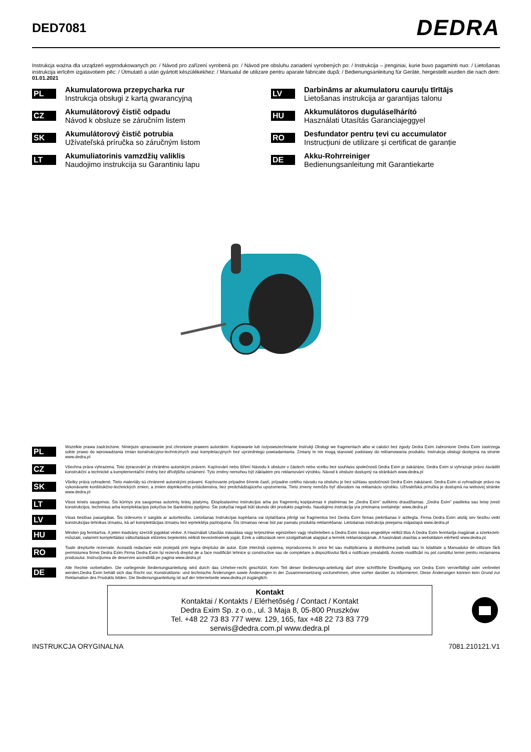DED7081
DEDRA
Instrukcja ważna dla urządzeń wyprodukowanych po: / Návod pro zařízení vyrobená po: / Návod pre obsluhu zariadení vyrobených po: / Instrukcija – įrenginiai, kurie buvo pagaminti nuo: / Lietošanas instrukcija ierīcēm izgatavotiem pēc: / Útmutató a után gyártott készülékekhez: / Manualul de utilizare pentru aparate fabricate după: / Bedienungsanleitung für Geräte, hergestellt wurden die nach dem: 01.01.2021
PL
Akumulatorowa przepycharka rur
Instrukcja obsługi z kartą gwarancyjną
CZ
Akumulátorový čistič odpadu
Návod k obsluze se záručním listem
SK
Akumulátorový čistič potrubia
Užívateľská príručka so záručným listom
LT
Akumuliatorinis vamzdžių valiklis
Naudojimo instrukcija su Garantiniu lapu
LV
Darbināms ar akumulatoru cauruļu tīrītājs
Lietošanas instrukcija ar garantijas talonu
HU
Akkumulátoros duguláselhárító
Használati Utasítás Garanciajeggyel
RO
Desfundator pentru țevi cu accumulator
Instrucțiuni de utilizare și certificat de garanție
DE
Akku-Rohrreiniger
Bedienungsanleitung mit Garantiekarte
PL
Wszelkie prawa zastrzeżone. Niniejsze opracowanie jest chronione prawem autorskim. Kopiowanie lub rozpowszechnianie Instrukji Obsługi we fragmentach albo w całości bez zgody Dedra Exim zabronione Dedra Exim zastrzega sobie prawo do wprowadzania zmian konstrukcyjno-technicznych oraz kompletacyjnych bez uprzedniego powiadamiania. Zmiany te nie mogą stanowić podstawy do reklamowania produktu. Instrukcja obsługi dostępna na stronie www.dedra.pl
CZ
Všechna práva vyhrazena. Toto zpracování je chráněno autorským právem. Kopírování nebo šíření Návodu k obsluze v částech nebo vcelku bez souhlasu společnosti Dedra Exim je zakázáno. Dedra Exim si vyhrazuje právo zavádět konstrukční a technické a komplementační změny bez dřívějšího oznámení. Tyto změny nemohou být základem pro reklamování výrobku. Návod k obsluze dostupný na stránkách www.dedra.pl
SK
Všetky práva vyhradené. Tieto materiály sú chránené autorskými právami. Kopírovanie prípadne šírenie častí, prípadne celého návodu na obsluhu je bez súhlasu spoločnosti Dedra Exim zakázané. Dedra Exim si vyhradzuje právo na vykonávanie konštrukčno-technických zmien, a zmien doplnkového príslušenstva, bez predchádzajúceho upozornenia. Tieto zmeny nemôžu byť dôvodom na reklamáciu výrobku. Užívateľská príručka je dostupná na webovej stránke www.dedra.pl
LT
Visos teisės saugomos. Šis kūrinys yra saugomas autorinių teisių įstatymų. Eksploatavimo instrukcijos arba jos fragmentų kopijavimas ir platinimas be „Dedra Exim“ sutikimo draudžiamas. „Dedra Exim“ pasilieka sau teisę įvesti konstrukcijos, techninius arba komplektacijos pokyčius be išankstinio įspėjimo. Šie pokyčiai negali būti skundo dėl produkto pagrindu. Naudojimo instrukcija yra prieinama svetainėje: www.dedra.pl
LV
Visas tiesības pasargātas. Šis izdevums ir sargāts ar autortiesību. Lietošanas Instrukcijas kopēšana vai izplatīšana pilnīgi vai fragmentos bez Dedra Exim firmas piekrišanas ir aizliegta. Firma Dedra Exim atstāj sev tiesību veikt konstrukcijas-tehnikas izmaiņu, kā arī komplektācijas izmaiņu bez iepriekšēja paziņojuma. Šīs izmaiņas nevar būt par pamatu produkta reklamēšanai. Lietošanas instrukcija pieejama mājaslapā www.dedra.pl
HU
Minden jog fenntartva. A jelen kiadvány szerzői jogokkal védve. A Használati Utasítás másolása vagy terjesztése egészében vagy részleteiben a Dedra Exim írásos engedélye nélkül tilos A Dedra Exim fenntartja magának a szerkezeti-műszaki, valamint komplettálási változtatások előzetes bejelentés nélküli bevezetésének jogát. Ezek a változások nem szolgálhatnak alapjául a termék reklamációjának. A használati utasítás a weboldalon elérhető www.dedra.pl.
RO
Toate drepturile rezervate. Această redactare este protejată prin legea dreptului de autor. Este interzisă copierea, reproducerea în orice fel sau multiplicarea și distribuirea parțială sau în totalitate a Manualului de utilizare fără permisiunea firmei Dedra Exim Firma Dedra Exim își rezervă dreptul de a face modificări tehnice și constructive sau de completare a dispozitivului fără o notificare prealabilă. Aceste modificări nu pot constitui temei pentru reclamarea produsului. Instrucţiunea de deservire accesibilă pe pagina www.dedra.pl
DE
Alle Rechte vorbehalten. Die vorliegende Bedienungsanleitung wird durch das Urheber-recht geschützt. Kein Teil dieser Bedienungs-anleitung darf ohne schriftliche Einwilligung von Dedra Exim vervielfältigt oder verbreitet werden.Dedra Exim behält sich das Recht vor, Konstruktions- und technische Änderungen sowie Änderungen in der Zusammensetzung vorzunehmen, ohne vorher darüber zu informieren. Diese Änderungen können kein Grund zur Reklamation des Produkts bilden. Die Bedienungsanleitung ist auf der Internetseite www.dedra.pl zugänglich.
Kontakt
Kontaktai / Kontakts / Elérhetőség / Contact / Kontakt
Dedra Exim Sp. z o.o., ul. 3 Maja 8, 05-800 Pruszków
Tel. +48 22 73 83 777 wew. 129, 165, fax +48 22 73 83 779
serwis@dedra.com.pl www.dedra.pl
INSTRUKCJA ORYGINALNA 7081.210121.V1